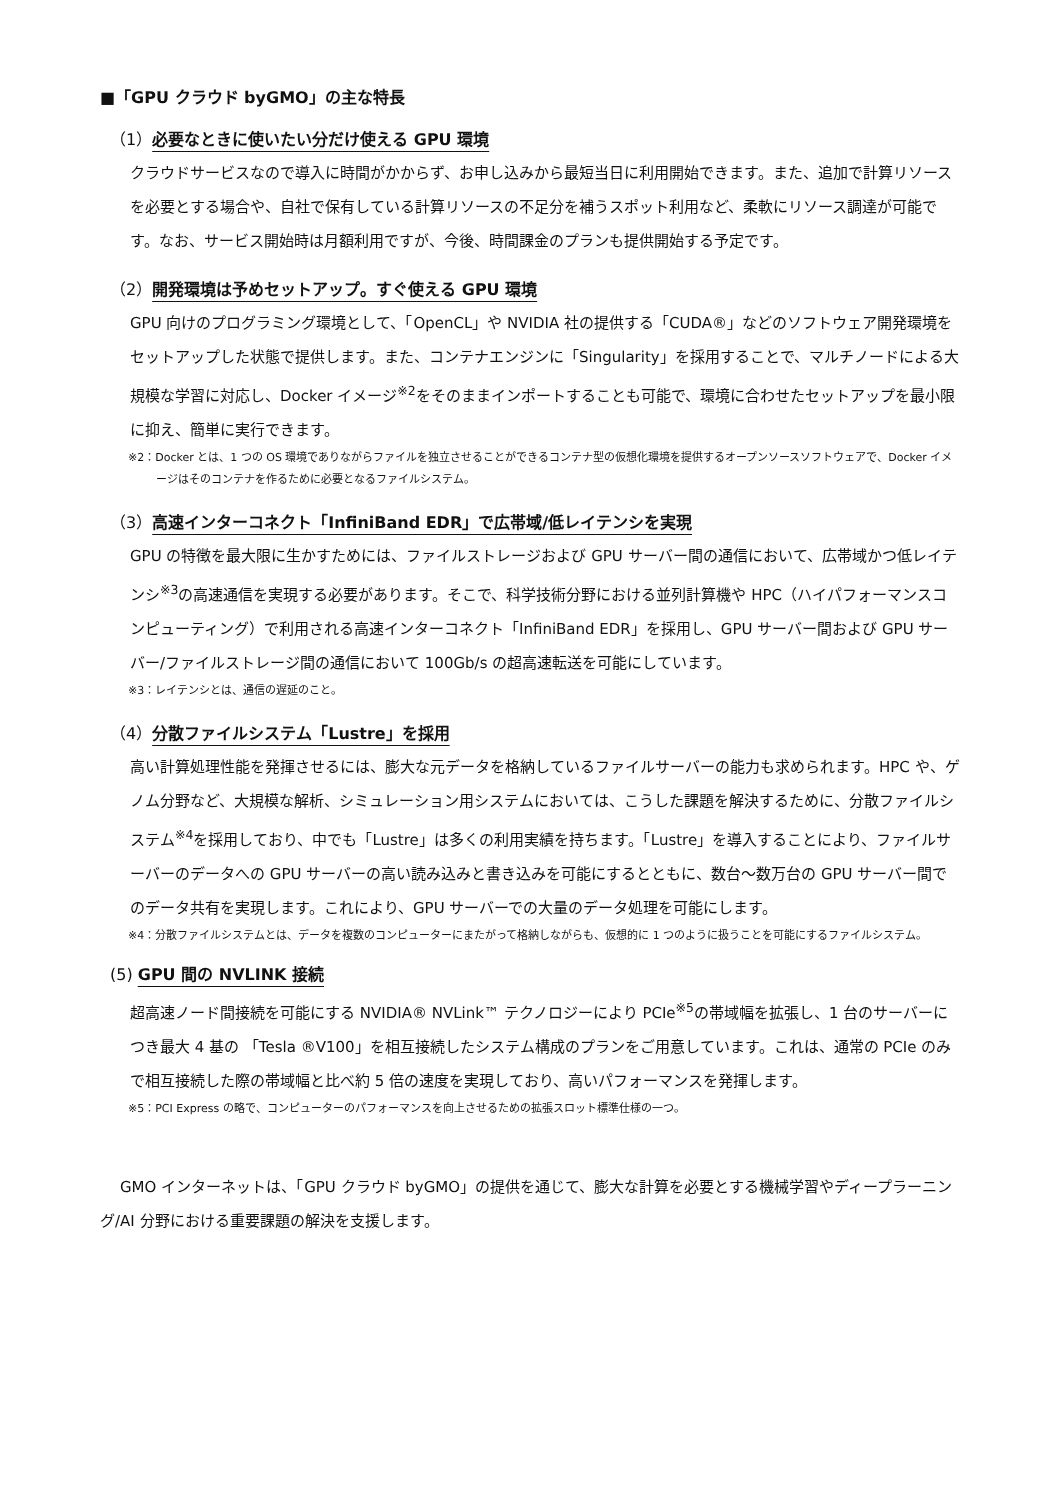■「GPU クラウド byGMO」の主な特長
（1）必要なときに使いたい分だけ使える GPU 環境
クラウドサービスなので導入に時間がかからず、お申し込みから最短当日に利用開始できます。また、追加で計算リソースを必要とする場合や、自社で保有している計算リソースの不足分を補うスポット利用など、柔軟にリソース調達が可能です。なお、サービス開始時は月額利用ですが、今後、時間課金のプランも提供開始する予定です。
（2）開発環境は予めセットアップ。すぐ使える GPU 環境
GPU 向けのプログラミング環境として、「OpenCL」や NVIDIA 社の提供する「CUDA®」などのソフトウェア開発環境をセットアップした状態で提供します。また、コンテナエンジンに「Singularity」を採用することで、マルチノードによる大規模な学習に対応し、Docker イメージ<sup>※2</sup>をそのままインポートすることも可能で、環境に合わせたセットアップを最小限に抑え、簡単に実行できます。
※2：Docker とは、1 つの OS 環境でありながらファイルを独立させることができるコンテナ型の仮想化環境を提供するオープンソースソフトウェアで、Docker イメージはそのコンテナを作るために必要となるファイルシステム。
（3）高速インターコネクト「InfiniBand EDR」で広帯域/低レイテンシを実現
GPU の特徴を最大限に生かすためには、ファイルストレージおよび GPU サーバー間の通信において、広帯域かつ低レイテンシ<sup>※3</sup>の高速通信を実現する必要があります。そこで、科学技術分野における並列計算機や HPC（ハイパフォーマンスコンピューティング）で利用される高速インターコネクト「InfiniBand EDR」を採用し、GPU サーバー間および GPU サーバー/ファイルストレージ間の通信において 100Gb/s の超高速転送を可能にしています。
※3：レイテンシとは、通信の遅延のこと。
（4）分散ファイルシステム「Lustre」を採用
高い計算処理性能を発揮させるには、膨大な元データを格納しているファイルサーバーの能力も求められます。HPC や、ゲノム分野など、大規模な解析、シミュレーション用システムにおいては、こうした課題を解決するために、分散ファイルシステム<sup>※4</sup>を採用しており、中でも「Lustre」は多くの利用実績を持ちます。「Lustre」を導入することにより、ファイルサーバーのデータへの GPU サーバーの高い読み込みと書き込みを可能にするとともに、数台～数万台の GPU サーバー間でのデータ共有を実現します。これにより、GPU サーバーでの大量のデータ処理を可能にします。
※4：分散ファイルシステムとは、データを複数のコンピューターにまたがって格納しながらも、仮想的に 1 つのように扱うことを可能にするファイルシステム。
(5) GPU 間の NVLINK 接続
超高速ノード間接続を可能にする NVIDIA® NVLink™ テクノロジーにより PCIe<sup>※5</sup>の帯域幅を拡張し、1 台のサーバーにつき最大 4 基の 「Tesla ®V100」を相互接続したシステム構成のプランをご用意しています。これは、通常の PCIe のみで相互接続した際の帯域幅と比べ約 5 倍の速度を実現しており、高いパフォーマンスを発揮します。
※5：PCI Express の略で、コンピューターのパフォーマンスを向上させるための拡張スロット標準仕様の一つ。
GMO インターネットは、「GPU クラウド byGMO」の提供を通じて、膨大な計算を必要とする機械学習やディープラーニング/AI 分野における重要課題の解決を支援します。